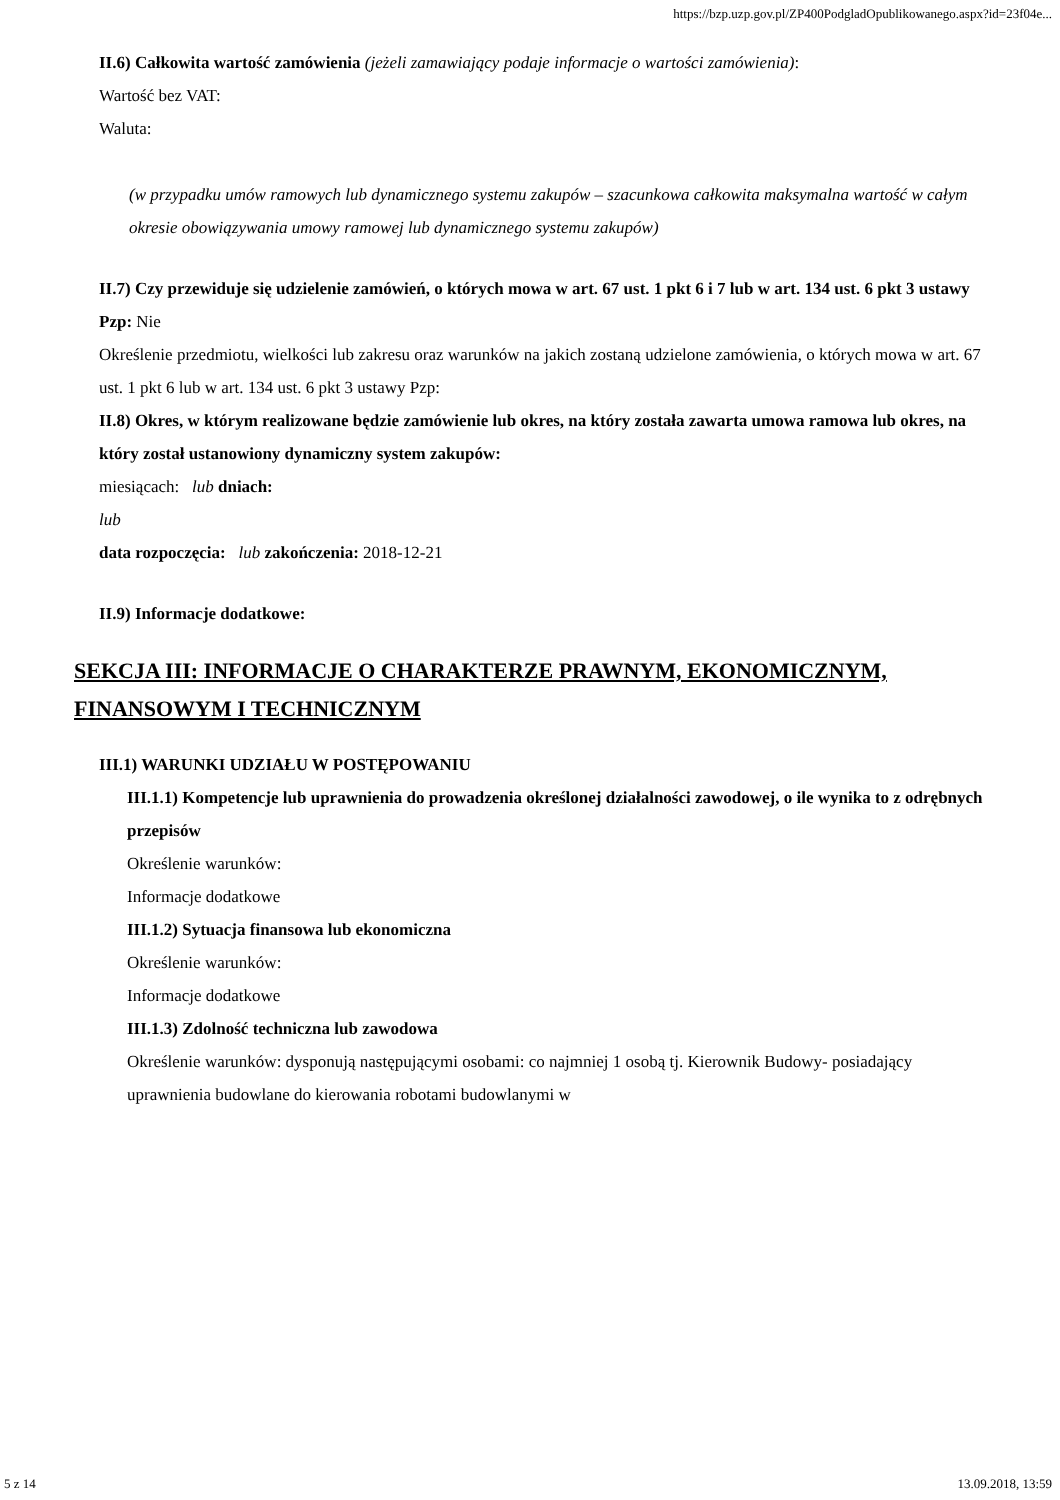https://bzp.uzp.gov.pl/ZP400PodgladOpublikowanego.aspx?id=23f04e...
II.6) Całkowita wartość zamówienia (jeżeli zamawiający podaje informacje o wartości zamówienia):
Wartość bez VAT:
Waluta:
(w przypadku umów ramowych lub dynamicznego systemu zakupów – szacunkowa całkowita maksymalna wartość w całym okresie obowiązywania umowy ramowej lub dynamicznego systemu zakupów)
II.7) Czy przewiduje się udzielenie zamówień, o których mowa w art. 67 ust. 1 pkt 6 i 7 lub w art. 134 ust. 6 pkt 3 ustawy Pzp: Nie
Określenie przedmiotu, wielkości lub zakresu oraz warunków na jakich zostaną udzielone zamówienia, o których mowa w art. 67 ust. 1 pkt 6 lub w art. 134 ust. 6 pkt 3 ustawy Pzp:
II.8) Okres, w którym realizowane będzie zamówienie lub okres, na który została zawarta umowa ramowa lub okres, na który został ustanowiony dynamiczny system zakupów:
miesiącach: lub dniach:
lub
data rozpoczęcia: lub zakończenia: 2018-12-21
II.9) Informacje dodatkowe:
SEKCJA III: INFORMACJE O CHARAKTERZE PRAWNYM, EKONOMICZNYM, FINANSOWYM I TECHNICZNYM
III.1) WARUNKI UDZIAŁU W POSTĘPOWANIU
III.1.1) Kompetencje lub uprawnienia do prowadzenia określonej działalności zawodowej, o ile wynika to z odrębnych przepisów
Określenie warunków:
Informacje dodatkowe
III.1.2) Sytuacja finansowa lub ekonomiczna
Określenie warunków:
Informacje dodatkowe
III.1.3) Zdolność techniczna lub zawodowa
Określenie warunków: dysponują następującymi osobami: co najmniej 1 osobą tj. Kierownik Budowy- posiadający uprawnienia budowlane do kierowania robotami budowlanymi w
5 z 14 13.09.2018, 13:59